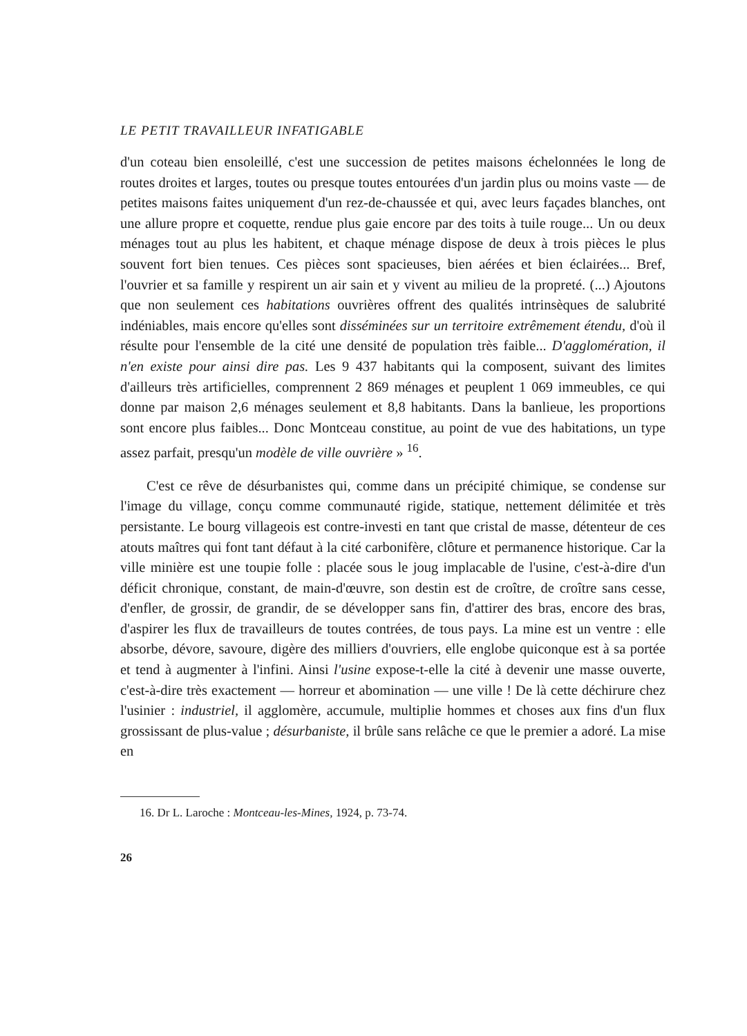LE PETIT TRAVAILLEUR INFATIGABLE
d'un coteau bien ensoleillé, c'est une succession de petites maisons échelonnées le long de routes droites et larges, toutes ou presque toutes entourées d'un jardin plus ou moins vaste — de petites maisons faites uniquement d'un rez-de-chaussée et qui, avec leurs façades blanches, ont une allure propre et coquette, rendue plus gaie encore par des toits à tuile rouge... Un ou deux ménages tout au plus les habitent, et chaque ménage dispose de deux à trois pièces le plus souvent fort bien tenues. Ces pièces sont spacieuses, bien aérées et bien éclairées... Bref, l'ouvrier et sa famille y respirent un air sain et y vivent au milieu de la propreté. (...) Ajoutons que non seulement ces habitations ouvrières offrent des qualités intrinsèques de salubrité indéniables, mais encore qu'elles sont disséminées sur un territoire extrêmement étendu, d'où il résulte pour l'ensemble de la cité une densité de population très faible... D'agglomération, il n'en existe pour ainsi dire pas. Les 9 437 habitants qui la composent, suivant des limites d'ailleurs très artificielles, comprennent 2 869 ménages et peuplent 1 069 immeubles, ce qui donne par maison 2,6 ménages seulement et 8,8 habitants. Dans la banlieue, les proportions sont encore plus faibles... Donc Montceau constitue, au point de vue des habitations, un type assez parfait, presqu'un modèle de ville ouvrière » <sup>16</sup>.
C'est ce rêve de désurbanistes qui, comme dans un précipité chimique, se condense sur l'image du village, conçu comme communauté rigide, statique, nettement délimitée et très persistante. Le bourg villageois est contre-investi en tant que cristal de masse, détenteur de ces atouts maîtres qui font tant défaut à la cité carbonifère, clôture et permanence historique. Car la ville minière est une toupie folle : placée sous le joug implacable de l'usine, c'est-à-dire d'un déficit chronique, constant, de main-d'œuvre, son destin est de croître, de croître sans cesse, d'enfler, de grossir, de grandir, de se développer sans fin, d'attirer des bras, encore des bras, d'aspirer les flux de travailleurs de toutes contrées, de tous pays. La mine est un ventre : elle absorbe, dévore, savoure, digère des milliers d'ouvriers, elle englobe quiconque est à sa portée et tend à augmenter à l'infini. Ainsi l'usine expose-t-elle la cité à devenir une masse ouverte, c'est-à-dire très exactement — horreur et abomination — une ville ! De là cette déchirure chez l'usinier : industriel, il agglomère, accumule, multiplie hommes et choses aux fins d'un flux grossissant de plus-value ; désurbaniste, il brûle sans relâche ce que le premier a adoré. La mise en
16. Dr L. Laroche : Montceau-les-Mines, 1924, p. 73-74.
26